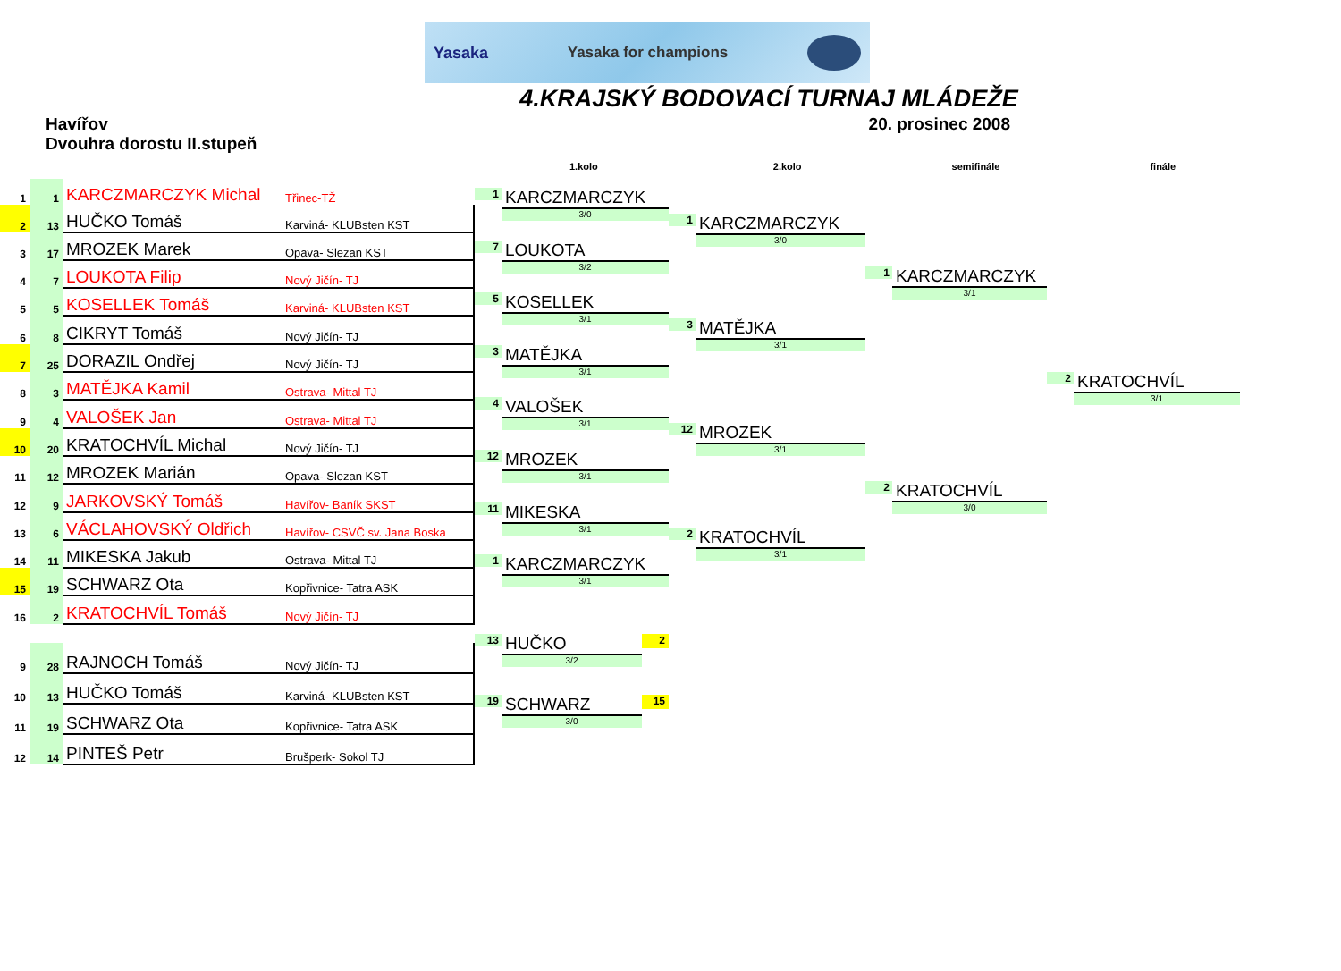Yasaka Yasaka for champions
4.KRAJSKÝ BODOVACÍ TURNAJ MLÁDEŽE
Havířov
Dvouhra dorostu II.stupeň
20. prosinec 2008
1.kolo 2.kolo semifinále finále
| 1 | 1 | KARCZMARCZYK Michal | Třinec-TŽ |
| 2 | 13 | HUČKO Tomáš | Karviná- KLUBsten KST |
| 3 | 17 | MROZEK Marek | Opava- Slezan KST |
| 4 | 7 | LOUKOTA Filip | Nový Jičín- TJ |
| 5 | 5 | KOSELLEK Tomáš | Karviná- KLUBsten KST |
| 6 | 8 | CIKRYT Tomáš | Nový Jičín- TJ |
| 7 | 25 | DORAZIL Ondřej | Nový Jičín- TJ |
| 8 | 3 | MATĚJKA Kamil | Ostrava- Mittal TJ |
| 9 | 4 | VALOŠEK Jan | Ostrava- Mittal TJ |
| 10 | 20 | KRATOCHVÍL Michal | Nový Jičín- TJ |
| 11 | 12 | MROZEK Marián | Opava- Slezan KST |
| 12 | 9 | JARKOVSKÝ Tomáš | Havířov- Baník SKST |
| 13 | 6 | VÁCLAHOVSKÝ Oldřich | Havířov- CSVČ sv. Jana Boska |
| 14 | 11 | MIKESKA Jakub | Ostrava- Mittal TJ |
| 15 | 19 | SCHWARZ Ota | Kopřivnice- Tatra ASK |
| 16 | 2 | KRATOCHVÍL Tomáš | Nový Jičín- TJ |
| 9 | 28 | RAJNOCH Tomáš | Nový Jičín- TJ |
| 10 | 13 | HUČKO Tomáš | Karviná- KLUBsten KST |
| 11 | 19 | SCHWARZ Ota | Kopřivnice- Tatra ASK |
| 12 | 14 | PINTEŠ Petr | Brušperk- Sokol TJ |
1
KARCZMARCZYK
3/0
7
LOUKOTA
3/2
5
KOSELLEK
3/1
3
MATĚJKA
3/1
4
VALOŠEK
3/1
12
MROZEK
3/1
11
MIKESKA
3/1
1
KARCZMARCZYK
3/1
13
HUČKO
3/2
2
19
SCHWARZ
3/0
15
1
KARCZMARCZYK
3/0
3
MATĚJKA
3/1
12
MROZEK
3/1
2
KRATOCHVÍL
3/1
1
KARCZMARCZYK
3/1
2
KRATOCHVÍL
3/0
2
KRATOCHVÍL
3/1